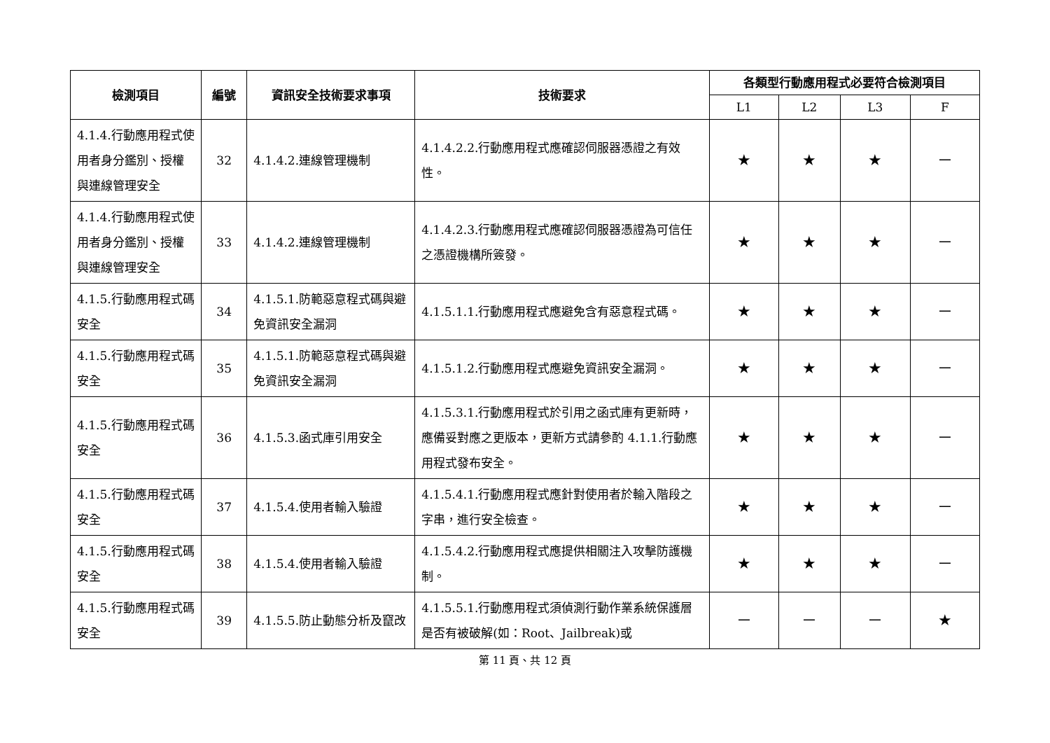| 檢測項目 | 編號 | 資訊安全技術要求事項 | 技術要求 | 各類型行動應用程式必要符合檢測項目 | | | |
| --- | --- | --- | --- | --- | --- | --- | --- |
| | | | | L1 | L2 | L3 | F |
| 4.1.4.行動應用程式使用者身分鑑別、授權與連線管理安全 | 32 | 4.1.4.2.連線管理機制 | 4.1.4.2.2.行動應用程式應確認伺服器憑證之有效性。 | ★ | ★ | ★ | － |
| 4.1.4.行動應用程式使用者身分鑑別、授權與連線管理安全 | 33 | 4.1.4.2.連線管理機制 | 4.1.4.2.3.行動應用程式應確認伺服器憑證為可信任之憑證機構所簽發。 | ★ | ★ | ★ | － |
| 4.1.5.行動應用程式碼安全 | 34 | 4.1.5.1.防範惡意程式碼與避免資訊安全漏洞 | 4.1.5.1.1.行動應用程式應避免含有惡意程式碼。 | ★ | ★ | ★ | － |
| 4.1.5.行動應用程式碼安全 | 35 | 4.1.5.1.防範惡意程式碼與避免資訊安全漏洞 | 4.1.5.1.2.行動應用程式應避免資訊安全漏洞。 | ★ | ★ | ★ | － |
| 4.1.5.行動應用程式碼安全 | 36 | 4.1.5.3.函式庫引用安全 | 4.1.5.3.1.行動應用程式於引用之函式庫有更新時，應備妥對應之更版本，更新方式請參酌 4.1.1.行動應用程式發布安全。 | ★ | ★ | ★ | － |
| 4.1.5.行動應用程式碼安全 | 37 | 4.1.5.4.使用者輸入驗證 | 4.1.5.4.1.行動應用程式應針對使用者於輸入階段之字串，進行安全檢查。 | ★ | ★ | ★ | － |
| 4.1.5.行動應用程式碼安全 | 38 | 4.1.5.4.使用者輸入驗證 | 4.1.5.4.2.行動應用程式應提供相關注入攻擊防護機制。 | ★ | ★ | ★ | － |
| 4.1.5.行動應用程式碼安全 | 39 | 4.1.5.5.防止動態分析及竄改 | 4.1.5.5.1.行動應用程式須偵測行動作業系統保護層是否有被破解(如：Root、Jailbreak)或 | － | － | － | ★ |
第 11 頁、共 12 頁